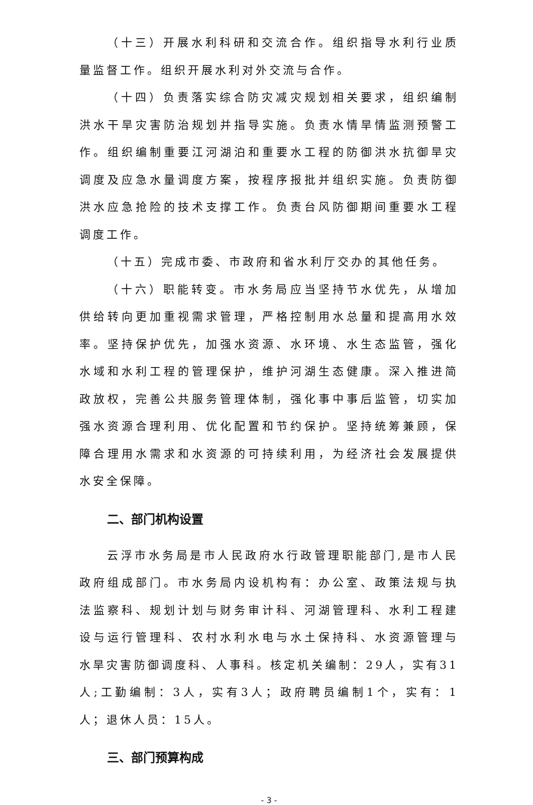（十三）开展水利科研和交流合作。组织指导水利行业质量监督工作。组织开展水利对外交流与合作。
（十四）负责落实综合防灾减灾规划相关要求，组织编制洪水干旱灾害防治规划并指导实施。负责水情旱情监测预警工作。组织编制重要江河湖泊和重要水工程的防御洪水抗御旱灾调度及应急水量调度方案，按程序报批并组织实施。负责防御洪水应急抢险的技术支撑工作。负责台风防御期间重要水工程调度工作。
（十五）完成市委、市政府和省水利厅交办的其他任务。
（十六）职能转变。市水务局应当坚持节水优先，从增加供给转向更加重视需求管理，严格控制用水总量和提高用水效率。坚持保护优先，加强水资源、水环境、水生态监管，强化水域和水利工程的管理保护，维护河湖生态健康。深入推进简政放权，完善公共服务管理体制，强化事中事后监管，切实加强水资源合理利用、优化配置和节约保护。坚持统筹兼顾，保障合理用水需求和水资源的可持续利用，为经济社会发展提供水安全保障。
二、部门机构设置
云浮市水务局是市人民政府水行政管理职能部门,是市人民政府组成部门。市水务局内设机构有：办公室、政策法规与执法监察科、规划计划与财务审计科、河湖管理科、水利工程建设与运行管理科、农村水利水电与水土保持科、水资源管理与水旱灾害防御调度科、人事科。核定机关编制：29人，实有31人;工勤编制：3人，实有3人；政府聘员编制1个，实有：1人；退休人员：15人。
三、部门预算构成
- 3 -